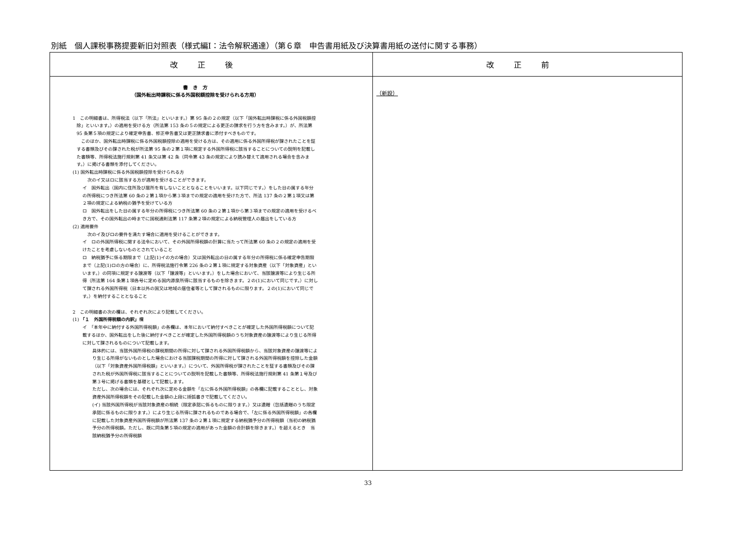別紙　個人課税事務提要新旧対照表（様式編Ⅰ：法令解釈通達）（第６章　申告書用紙及び決算書用紙の送付に関する事務）
| 改正後 | 改正前 |
| --- | --- |
| 書 き 方 （国外転出時課税に係る外国税額控除を受けられる方用） 1 この明細書は、所得税法（以下「所法」といいます。）第 95 条の２の規定（以下「国外転出時課税に係る外国税額控除」といいます。）の適用を受ける方（所法第 153 条の５の規定による更正の請求を行う方を含みます。）が、所法第 95 条第５項の規定により確定申告書、修正申告書又は更正請求書に添付すべきものです。 このほか、国外転出時課税に係る外国税額控除の適用を受ける方は、その適用に係る外国所得税が課されたことを証する書類及びその課された税が所法第 95 条の２第１項に規定する外国所得税に該当することについての説明を記載した書類等、所得税法施行規則第 41 条又は第 42 条（同令第 43 条の規定により読み替えて適用される場合を含みます。）に掲げる書類を添付してください。 (1) 国外転出時課税に係る外国税額控除を受けられる方 次のイ又はロに該当する方が適用を受けることができます。 イ 国外転出（国内に住所及び居所を有しないこととなることをいいます。以下同じです。）をした日の属する年分の所得税につき所法第 60 条の２第１項から第３項までの規定の適用を受けた方で、所法 137 条の２第１項又は第２項の規定による納税の猶予を受けている方 ロ 国外転出をした日の属する年分の所得税につき所法第 60 条の２第１項から第３項までの規定の適用を受けるべき方で、その国外転出の時までに国税通則法第 117 条第２項の規定による納税管理人の届出をしている方 (2) 適用要件 次のイ及びロの要件を満たす場合に適用を受けることができます。 イ ロの外国所得税に関する法令において、その外国所得税額の計算に当たって所法第 60 条の２の規定の適用を受けたことを考慮しないものとされていること ロ 納税猶予に係る期限まで（上記(1)イの方の場合）又は国外転出の日の属する年分の所得税に係る確定申告期限まで（上記(1)ロの方の場合）に、所得税法施行令第 226 条の２第１項に規定する対象資産（以下「対象資産」といいます。）の同項に規定する譲渡等（以下「譲渡等」といいます。）をした場合において、当該譲渡等により生じる所得（所法第 164 条第１項各号に定める国内源泉所得に該当するものを除きます。２の(1)において同じです。）に対して課される外国所得税（日本以外の国又は地域の居住者等として課されるものに限ります。２の(1)において同じです。）を納付することとなること 2 この明細書の次の欄は、それぞれ次により記載してください。 (1) 「１ 外国所得税額の内訳」 欄 イ 「本年中に納付する外国所得税額」の各欄は、本年において納付すべきことが確定した外国所得税額について記載するほか、国外転出をした後に納付すべきことが確定した外国所得税額のうち対象資産の譲渡等により生じる所得に対して課されるものについて記載します。 具体的には、当該外国所得税の課税期間の所得に対して課される外国所得税額から、当該対象資産の譲渡等により生じる所得がないものとした場合における当該課税期間の所得に対して課される外国所得税額を控除した金額（以下「対象資産外国所得税額」といいます。）について、外国所得税が課されたことを証する書類及びその課された税が外国所得税に該当することについての説明を記載した書類等、所得税法施行規則第 41 条第１号及び第３号に掲げる書類を基礎として記載します。 ただし、次の場合には、それぞれ次に定める金額を「左に係る外国所得税額」の各欄に記載することとし、対象資産外国所得税額をその記載した金額の上段に括弧書きで記載してください。 (イ) 当該外国所得税が当該対象資産の相続（限定承認に係るものに限ります。）又は遺贈（包括遺贈のうち限定承認に係るものに限ります。）により生じる所得に課されるものである場合で、「左に係る外国所得税額」の各欄に記載した対象資産外国所得税額が所法第 137 条の２第１項に規定する納税猶予分の所得税額（当初の納税猶予分の所得税額。ただし、既に同条第５項の規定の適用があった金額の合計額を除きます。）を超えるとき 当該納税猶予分の所得税額 | （新設） |
33